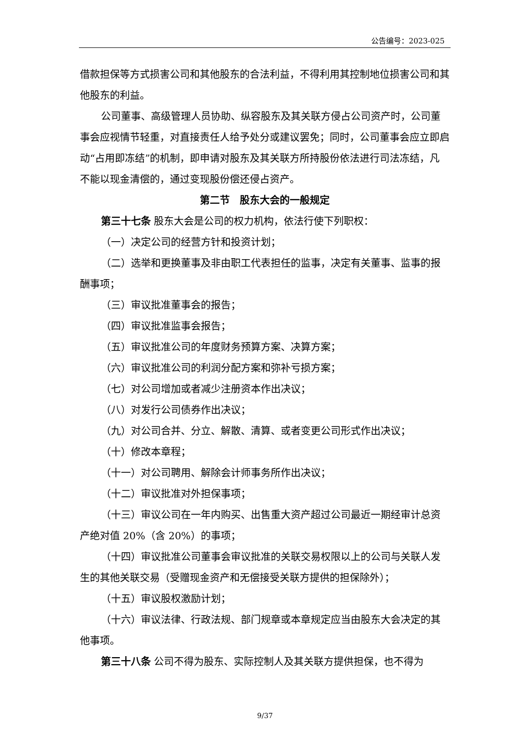公告编号：2023-025
借款担保等方式损害公司和其他股东的合法利益，不得利用其控制地位损害公司和其他股东的利益。
公司董事、高级管理人员协助、纵容股东及其关联方侵占公司资产时，公司董事会应视情节轻重，对直接责任人给予处分或建议罢免；同时，公司董事会应立即启动“占用即冻结”的机制，即申请对股东及其关联方所持股份依法进行司法冻结，凡不能以现金清偿的，通过变现股份偿还侵占资产。
第二节　股东大会的一般规定
第三十七条 股东大会是公司的权力机构，依法行使下列职权：
（一）决定公司的经营方针和投资计划；
（二）选举和更换董事及非由职工代表担任的监事，决定有关董事、监事的报酬事项；
（三）审议批准董事会的报告；
（四）审议批准监事会报告；
（五）审议批准公司的年度财务预算方案、决算方案；
（六）审议批准公司的利润分配方案和弥补亏损方案；
（七）对公司增加或者减少注册资本作出决议；
（八）对发行公司债券作出决议；
（九）对公司合并、分立、解散、清算、或者变更公司形式作出决议；
（十）修改本章程；
（十一）对公司聘用、解除会计师事务所作出决议；
（十二）审议批准对外担保事项；
（十三）审议公司在一年内购买、出售重大资产超过公司最近一期经审计总资产绝对值 20%（含 20%）的事项；
（十四）审议批准公司董事会审议批准的关联交易权限以上的公司与关联人发生的其他关联交易（受赠现金资产和无偿接受关联方提供的担保除外）；
（十五）审议股权激励计划；
（十六）审议法律、行政法规、部门规章或本章规定应当由股东大会决定的其他事项。
第三十八条 公司不得为股东、实际控制人及其关联方提供担保，也不得为
9/37